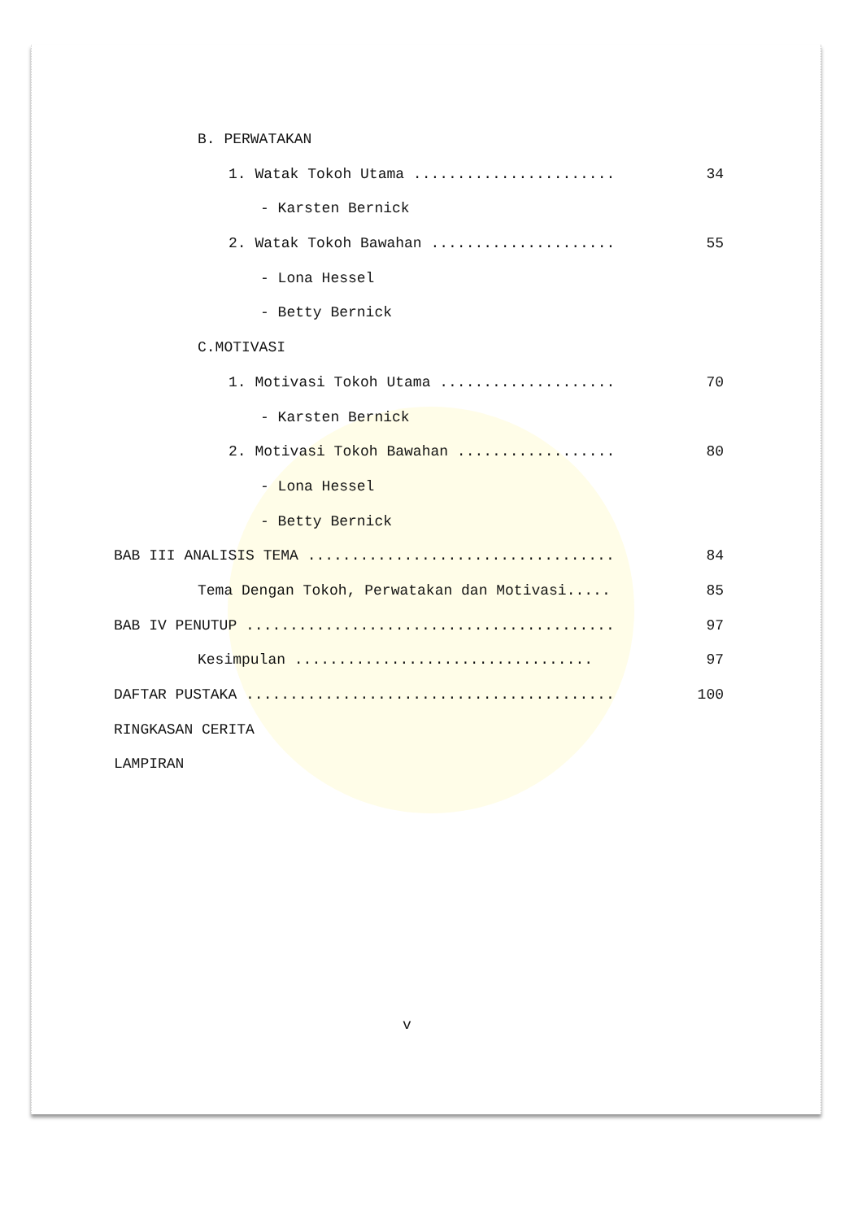B. PERWATAKAN
1. Watak Tokoh Utama ....................... 34
- Karsten Bernick
2. Watak Tokoh Bawahan ..................... 55
- Lona Hessel
- Betty Bernick
C.MOTIVASI
1. Motivasi Tokoh Utama .................... 70
- Karsten Bernick
2. Motivasi Tokoh Bawahan .................. 80
- Lona Hessel
- Betty Bernick
BAB III ANALISIS TEMA ................................... 84
Tema Dengan Tokoh, Perwatakan dan Motivasi..... 85
BAB IV PENUTUP .......................................... 97
Kesimpulan .................................. 97
DAFTAR PUSTAKA .......................................... 100
RINGKASAN CERITA
LAMPIRAN
v